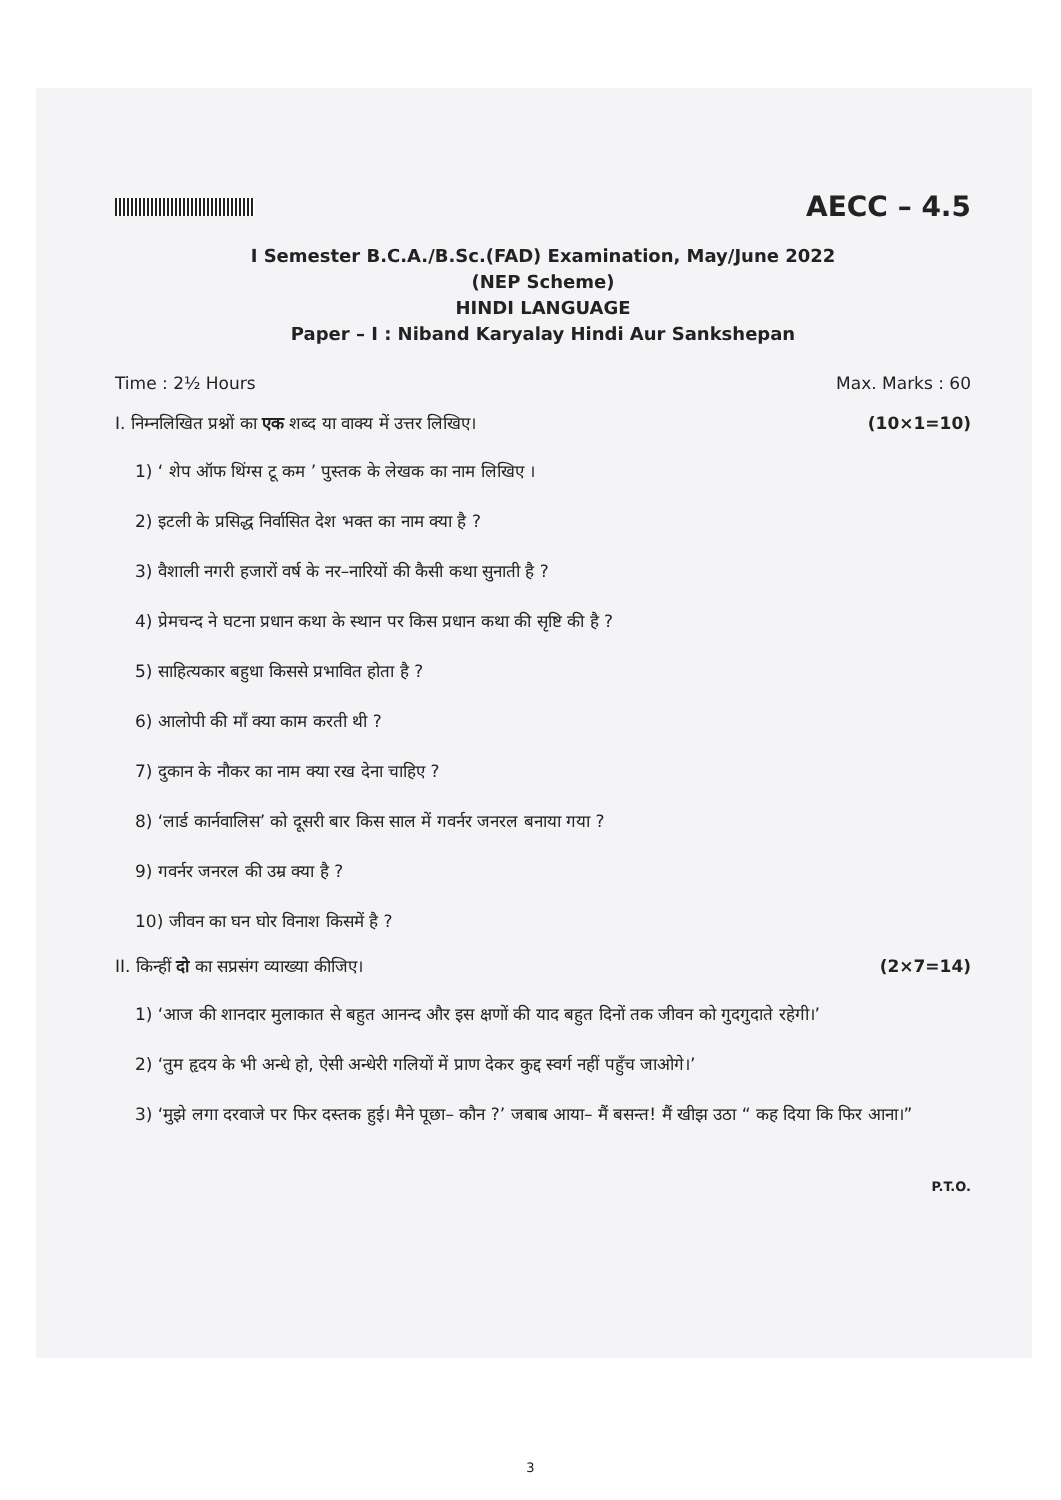AECC – 4.5
I Semester B.C.A./B.Sc.(FAD) Examination, May/June 2022
(NEP Scheme)
HINDI LANGUAGE
Paper – I : Niband Karyalay Hindi Aur Sankshepan
Time : 2½ Hours Max. Marks : 60
I. निम्नलिखित प्रश्नों का एक शब्द या वाक्य में उत्तर लिखिए। (10×1=10)
1) ‘ शेप ऑफ थिंग्स टू कम ’ पुस्तक के लेखक का नाम लिखिए ।
2) इटली के प्रसिद्ध निर्वासित देश भक्त का नाम क्या है ?
3) वैशाली नगरी हजारों वर्ष के नर–नारियों की कैसी कथा सुनाती है ?
4) प्रेमचन्द ने घटना प्रधान कथा के स्थान पर किस प्रधान कथा की सृष्टि की है ?
5) साहित्यकार बहुधा किससे प्रभावित होता है ?
6) आलोपी की माँ क्या काम करती थी ?
7) दुकान के नौकर का नाम क्या रख देना चाहिए ?
8) ‘लार्ड कार्नवालिस’ को दूसरी बार किस साल में गवर्नर जनरल बनाया गया ?
9) गवर्नर जनरल की उम्र क्या है ?
10) जीवन का घन घोर विनाश किसमें है ?
II. किन्हीं दो का सप्रसंग व्याख्या कीजिए। (2×7=14)
1) ‘आज की शानदार मुलाकात से बहुत आनन्द और इस क्षणों की याद बहुत दिनों तक जीवन को गुदगुदाते रहेगी।’
2) ‘तुम हृदय के भी अन्धे हो, ऐसी अन्धेरी गलियों में प्राण देकर कुद्द स्वर्ग नहीं पहुँच जाओगे।’
3) ‘मुझे लगा दरवाजे पर फिर दस्तक हुई। मैने पूछा– कौन ?’ जबाब आया– मैं बसन्त! मैं खीझ उठा “ कह दिया कि फिर आना।”
P.T.O.
3